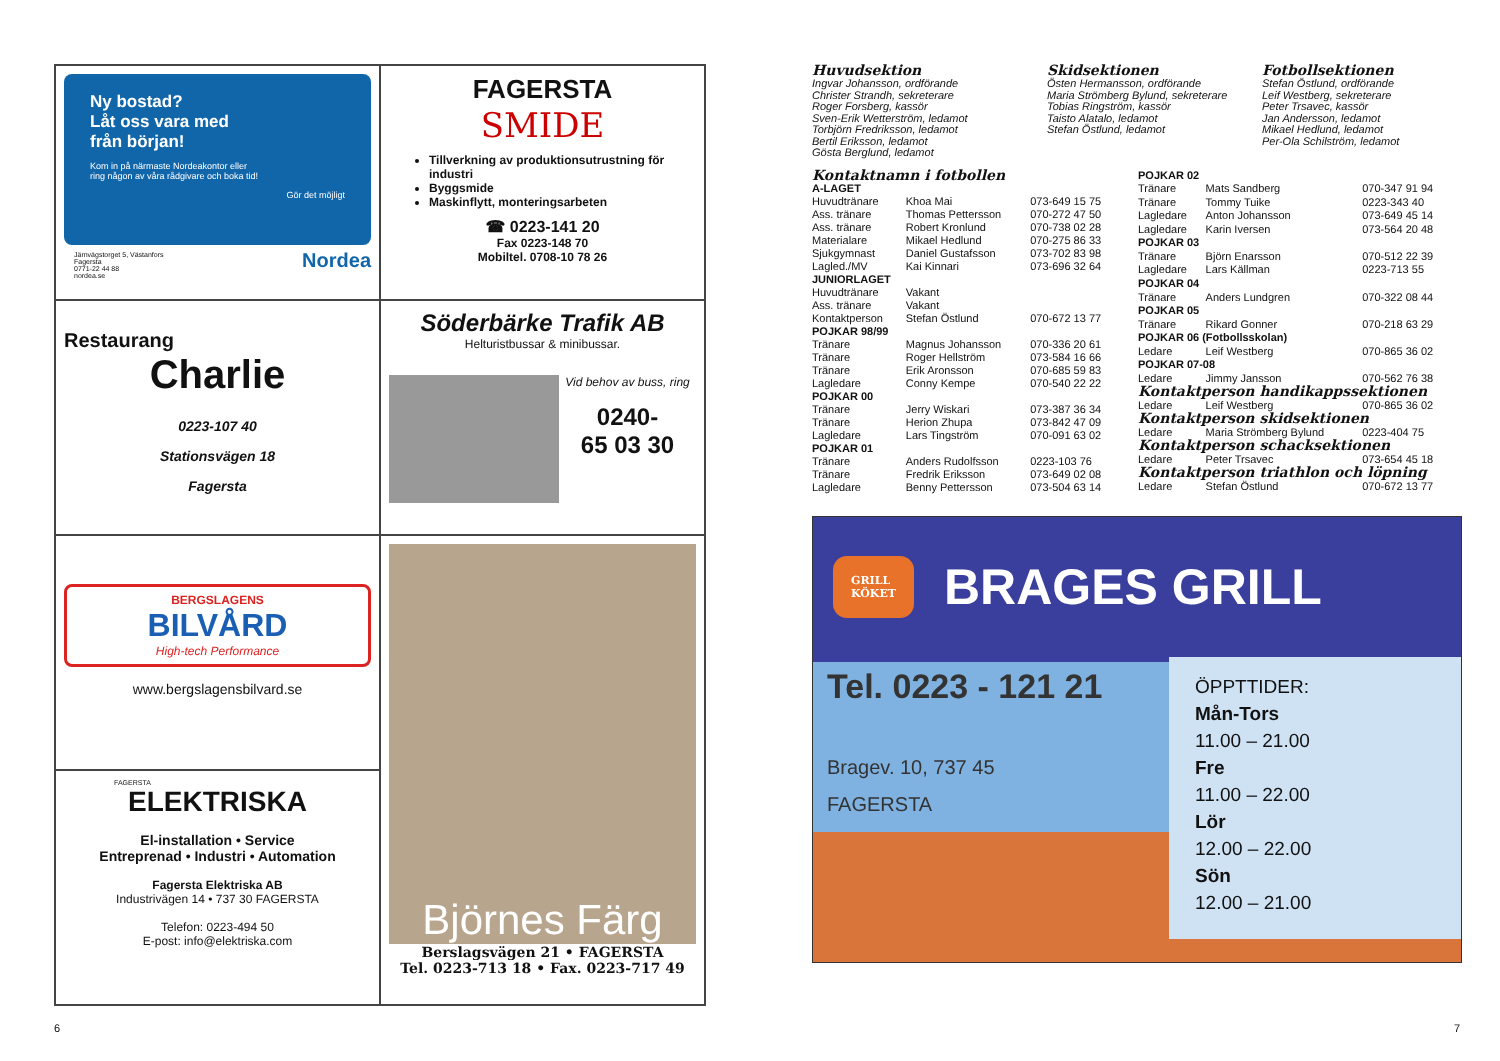Ny bostad?
Låt oss vara med
från början!
Kom in på närmaste Nordeakontor eller
ring någon av våra rådgivare och boka tid!
Gör det möjligt
Järnvägstorget 5, Västanfors
Fagersta
0771-22 44 88
nordea.se
Nordea
FAGERSTA
SMIDE
Tillverkning av produktionsutrustning för industri
Byggsmide
Maskinflytt, monteringsarbeten
☎ 0223-141 20
Fax 0223-148 70
Mobiltel. 0708-10 78 26
Restaurang
Charlie
0223-107 40
Stationsvägen 18
Fagersta
Söderbärke Trafik AB
Helturistbussar & minibussar.
Vid behov av buss, ring
0240-
65 03 30
BERGSLAGENS
BILVÅRD
High-tech Performance
www.bergslagensbilvard.se
Björnes Färg
Berslagsvägen 21 • FAGERSTA
Tel. 0223-713 18 • Fax. 0223-717 49
FAGERSTA
ELEKTRISKA
El-installation • Service
Entreprenad • Industri • Automation
Fagersta Elektriska AB
Industrivägen 14 • 737 30 FAGERSTA
Telefon: 0223-494 50
E-post: info@elektriska.com
6
Huvudsektion
Ingvar Johansson, ordförande
Christer Strandh, sekreterare
Roger Forsberg, kassör
Sven-Erik Wetterström, ledamot
Torbjörn Fredriksson, ledamot
Bertil Eriksson, ledamot
Gösta Berglund, ledamot
Skidsektionen
Östen Hermansson, ordförande
Maria Strömberg Bylund, sekreterare
Tobias Ringström, kassör
Taisto Alatalo, ledamot
Stefan Östlund, ledamot
Fotbollsektionen
Stefan Östlund, ordförande
Leif Westberg, sekreterare
Peter Trsavec, kassör
Jan Andersson, ledamot
Mikael Hedlund, ledamot
Per-Ola Schilström, ledamot
| Kontaktnamn i fotbollen | | |
| A-LAGET | | |
| Huvudtränare | Khoa Mai | 073-649 15 75 |
| Ass. tränare | Thomas Pettersson | 070-272 47 50 |
| Ass. tränare | Robert Kronlund | 070-738 02 28 |
| Materialare | Mikael Hedlund | 070-275 86 33 |
| Sjukgymnast | Daniel Gustafsson | 073-702 83 98 |
| Lagled./MV | Kai Kinnari | 073-696 32 64 |
| JUNIORLAGET | | |
| Huvudtränare | Vakant | |
| Ass. tränare | Vakant | |
| Kontaktperson | Stefan Östlund | 070-672 13 77 |
| POJKAR 98/99 | | |
| Tränare | Magnus Johansson | 070-336 20 61 |
| Tränare | Roger Hellström | 073-584 16 66 |
| Tränare | Erik Aronsson | 070-685 59 83 |
| Lagledare | Conny Kempe | 070-540 22 22 |
| POJKAR 00 | | |
| Tränare | Jerry Wiskari | 073-387 36 34 |
| Tränare | Herion Zhupa | 073-842 47 09 |
| Lagledare | Lars Tingström | 070-091 63 02 |
| POJKAR 01 | | |
| Tränare | Anders Rudolfsson | 0223-103 76 |
| Tränare | Fredrik Eriksson | 073-649 02 08 |
| Lagledare | Benny Pettersson | 073-504 63 14 |
| POJKAR 02 | | |
| --- | --- | --- |
| Tränare | Mats Sandberg | 070-347 91 94 |
| Tränare | Tommy Tuike | 0223-343 40 |
| Lagledare | Anton Johansson | 073-649 45 14 |
| Lagledare | Karin Iversen | 073-564 20 48 |
| POJKAR 03 | | |
| Tränare | Björn Enarsson | 070-512 22 39 |
| Lagledare | Lars Källman | 0223-713 55 |
| POJKAR 04 | | |
| Tränare | Anders Lundgren | 070-322 08 44 |
| POJKAR 05 | | |
| Tränare | Rikard Gonner | 070-218 63 29 |
| POJKAR 06 (Fotbollsskolan) | | |
| Ledare | Leif Westberg | 070-865 36 02 |
| POJKAR 07-08 | | |
| Ledare | Jimmy Jansson | 070-562 76 38 |
| Kontaktperson handikappssektionen | | |
| Ledare | Leif Westberg | 070-865 36 02 |
| Kontaktperson skidsektionen | | |
| Ledare | Maria Strömberg Bylund | 0223-404 75 |
| Kontaktperson schacksektionen | | |
| Ledare | Peter Trsavec | 073-654 45 18 |
| Kontaktperson triathlon och löpning | | |
| Ledare | Stefan Östlund | 070-672 13 77 |
GRILL
KÖKET
BRAGES GRILL
Tel. 0223 - 121 21
Bragev. 10, 737 45
FAGERSTA
ÖPPTTIDER:
Mån-Tors
11.00 – 21.00
Fre
11.00 – 22.00
Lör
12.00 – 22.00
Sön
12.00 – 21.00
7